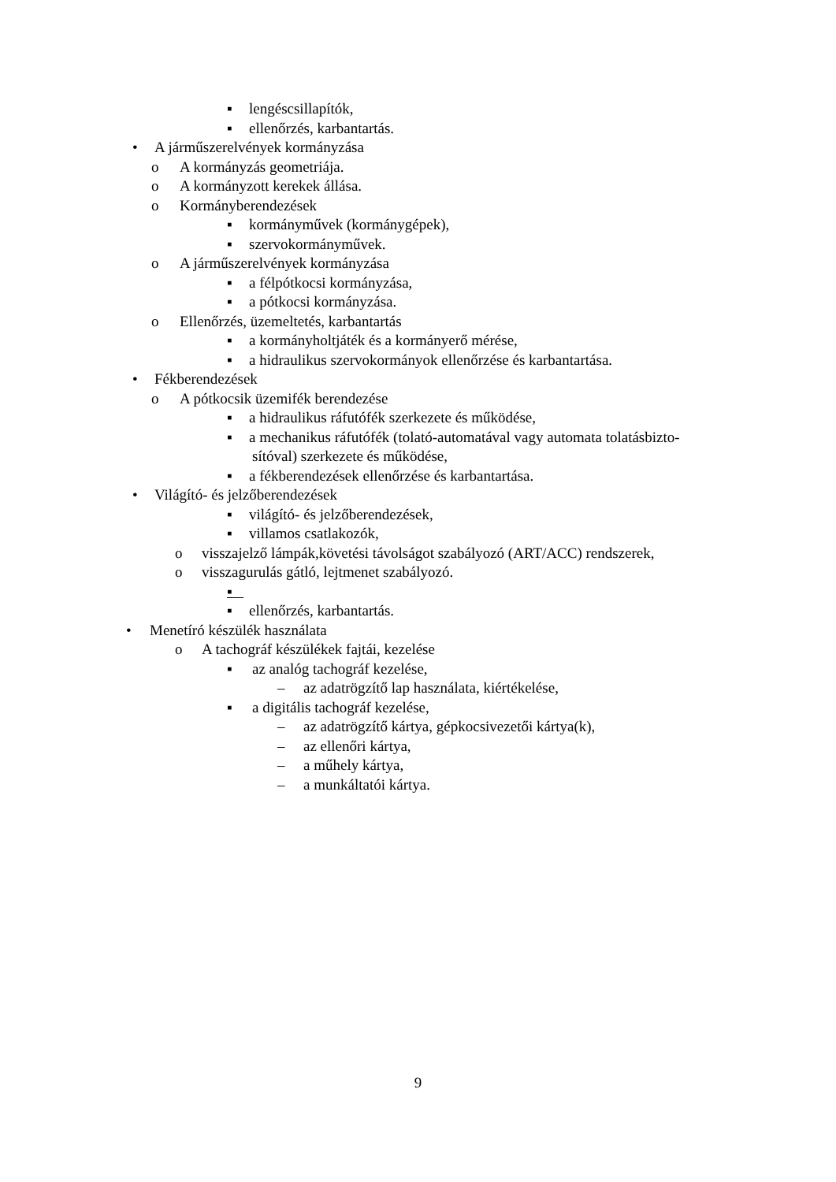▪ lengéscsillapítók,
▪ ellenőrzés, karbantartás.
• A járműszerelvények kormányzása
o A kormányzás geometriája.
o A kormányzott kerekek állása.
o Kormányberendezések
▪ kormányművek (kormánygépek),
▪ szervokormányművek.
o A járműszerelvények kormányzása
▪ a félpótkocsi kormányzása,
▪ a pótkocsi kormányzása.
o Ellenőrzés, üzemeltetés, karbantartás
▪ a kormányholtjáték és a kormányerő mérése,
▪ a hidraulikus szervokormányok ellenőrzése és karbantartása.
• Fékberendezések
o A pótkocsik üzemifék berendezése
▪ a hidraulikus ráfutófék szerkezete és működése,
▪ a mechanikus ráfutófék (tolató-automatával vagy automata tolatásbizto-
sítóval) szerkezete és működése,
▪ a fékberendezések ellenőrzése és karbantartása.
• Világító- és jelzőberendezések
▪ világító- és jelzőberendezések,
▪ villamos csatlakozók,
o visszajelző lámpák,követési távolságot szabályozó (ART/ACC) rendszerek,
o visszagurulás gátló, lejtmenet szabályozó.
▪
▪ ellenőrzés, karbantartás.
• Menetíró készülék használata
o A tachográf készülékek fajtái, kezelése
▪ az analóg tachográf kezelése,
– az adatrögzítő lap használata, kiértékelése,
▪ a digitális tachográf kezelése,
– az adatrögzítő kártya, gépkocsivezetői kártya(k),
– az ellenőri kártya,
– a műhely kártya,
– a munkáltatói kártya.
9